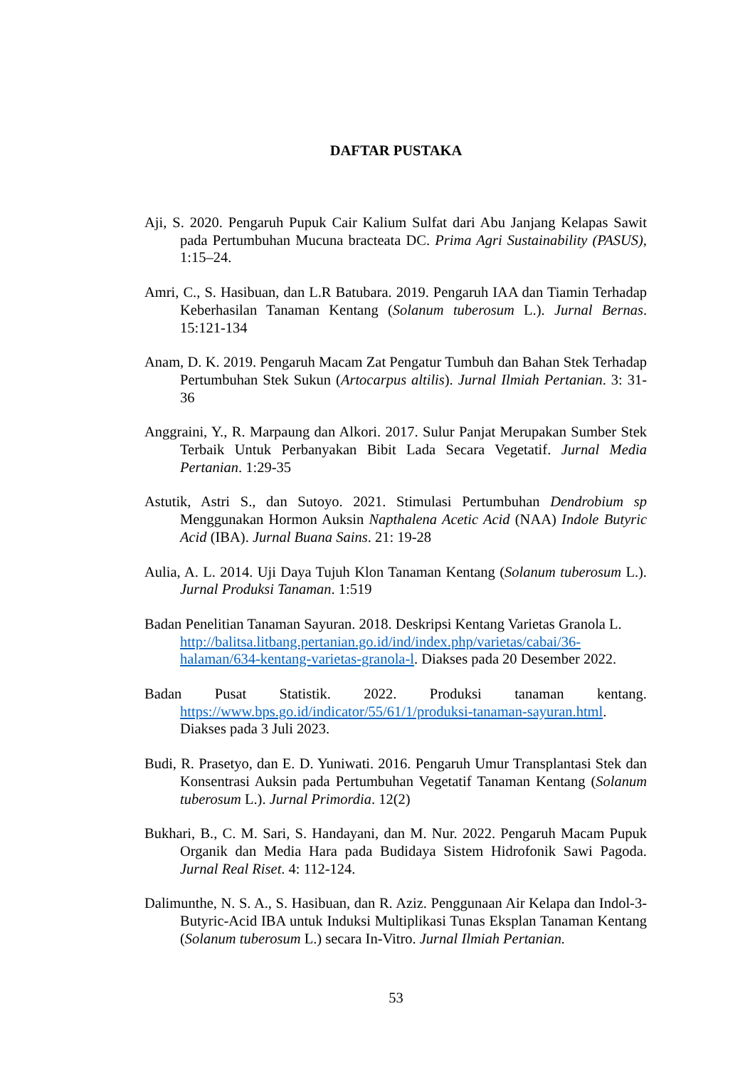DAFTAR PUSTAKA
Aji, S. 2020. Pengaruh Pupuk Cair Kalium Sulfat dari Abu Janjang Kelapas Sawit pada Pertumbuhan Mucuna bracteata DC. Prima Agri Sustainability (PASUS), 1:15–24.
Amri, C., S. Hasibuan, dan L.R Batubara. 2019. Pengaruh IAA dan Tiamin Terhadap Keberhasilan Tanaman Kentang (Solanum tuberosum L.). Jurnal Bernas. 15:121-134
Anam, D. K. 2019. Pengaruh Macam Zat Pengatur Tumbuh dan Bahan Stek Terhadap Pertumbuhan Stek Sukun (Artocarpus altilis). Jurnal Ilmiah Pertanian. 3: 31-36
Anggraini, Y., R. Marpaung dan Alkori. 2017. Sulur Panjat Merupakan Sumber Stek Terbaik Untuk Perbanyakan Bibit Lada Secara Vegetatif. Jurnal Media Pertanian. 1:29-35
Astutik, Astri S., dan Sutoyo. 2021. Stimulasi Pertumbuhan Dendrobium sp Menggunakan Hormon Auksin Napthalena Acetic Acid (NAA) Indole Butyric Acid (IBA). Jurnal Buana Sains. 21: 19-28
Aulia, A. L. 2014. Uji Daya Tujuh Klon Tanaman Kentang (Solanum tuberosum L.). Jurnal Produksi Tanaman. 1:519
Badan Penelitian Tanaman Sayuran. 2018. Deskripsi Kentang Varietas Granola L. http://balitsa.litbang.pertanian.go.id/ind/index.php/varietas/cabai/36-halaman/634-kentang-varietas-granola-l. Diakses pada 20 Desember 2022.
Badan Pusat Statistik. 2022. Produksi tanaman kentang. https://www.bps.go.id/indicator/55/61/1/produksi-tanaman-sayuran.html. Diakses pada 3 Juli 2023.
Budi, R. Prasetyo, dan E. D. Yuniwati. 2016. Pengaruh Umur Transplantasi Stek dan Konsentrasi Auksin pada Pertumbuhan Vegetatif Tanaman Kentang (Solanum tuberosum L.). Jurnal Primordia. 12(2)
Bukhari, B., C. M. Sari, S. Handayani, dan M. Nur. 2022. Pengaruh Macam Pupuk Organik dan Media Hara pada Budidaya Sistem Hidrofonik Sawi Pagoda. Jurnal Real Riset. 4: 112-124.
Dalimunthe, N. S. A., S. Hasibuan, dan R. Aziz. Penggunaan Air Kelapa dan Indol-3-Butyric-Acid IBA untuk Induksi Multiplikasi Tunas Eksplan Tanaman Kentang (Solanum tuberosum L.) secara In-Vitro. Jurnal Ilmiah Pertanian.
53